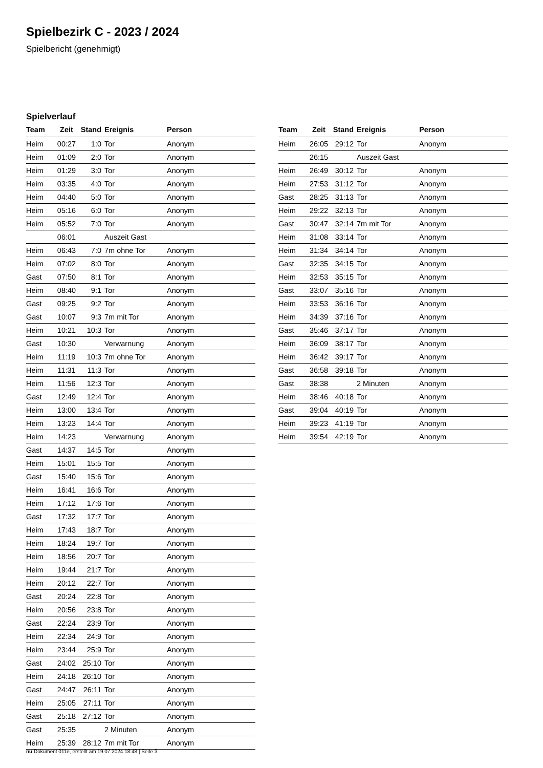Spielbezirk C - 2023 / 2024
Spielbericht (genehmigt)
Spielverlauf
| Team | Zeit | Stand | Ereignis | Person |
| --- | --- | --- | --- | --- |
| Heim | 00:27 | 1:0 | Tor | Anonym |
| Heim | 01:09 | 2:0 | Tor | Anonym |
| Heim | 01:29 | 3:0 | Tor | Anonym |
| Heim | 03:35 | 4:0 | Tor | Anonym |
| Heim | 04:40 | 5:0 | Tor | Anonym |
| Heim | 05:16 | 6:0 | Tor | Anonym |
| Heim | 05:52 | 7:0 | Tor | Anonym |
| | 06:01 | | Auszeit Gast | |
| Heim | 06:43 | 7:0 | 7m ohne Tor | Anonym |
| Heim | 07:02 | 8:0 | Tor | Anonym |
| Gast | 07:50 | 8:1 | Tor | Anonym |
| Heim | 08:40 | 9:1 | Tor | Anonym |
| Gast | 09:25 | 9:2 | Tor | Anonym |
| Gast | 10:07 | 9:3 | 7m mit Tor | Anonym |
| Heim | 10:21 | 10:3 | Tor | Anonym |
| Gast | 10:30 | | Verwarnung | Anonym |
| Heim | 11:19 | 10:3 | 7m ohne Tor | Anonym |
| Heim | 11:31 | 11:3 | Tor | Anonym |
| Heim | 11:56 | 12:3 | Tor | Anonym |
| Gast | 12:49 | 12:4 | Tor | Anonym |
| Heim | 13:00 | 13:4 | Tor | Anonym |
| Heim | 13:23 | 14:4 | Tor | Anonym |
| Heim | 14:23 | | Verwarnung | Anonym |
| Gast | 14:37 | 14:5 | Tor | Anonym |
| Heim | 15:01 | 15:5 | Tor | Anonym |
| Gast | 15:40 | 15:6 | Tor | Anonym |
| Heim | 16:41 | 16:6 | Tor | Anonym |
| Heim | 17:12 | 17:6 | Tor | Anonym |
| Gast | 17:32 | 17:7 | Tor | Anonym |
| Heim | 17:43 | 18:7 | Tor | Anonym |
| Heim | 18:24 | 19:7 | Tor | Anonym |
| Heim | 18:56 | 20:7 | Tor | Anonym |
| Heim | 19:44 | 21:7 | Tor | Anonym |
| Heim | 20:12 | 22:7 | Tor | Anonym |
| Gast | 20:24 | 22:8 | Tor | Anonym |
| Heim | 20:56 | 23:8 | Tor | Anonym |
| Gast | 22:24 | 23:9 | Tor | Anonym |
| Heim | 22:34 | 24:9 | Tor | Anonym |
| Heim | 23:44 | 25:9 | Tor | Anonym |
| Gast | 24:02 | 25:10 | Tor | Anonym |
| Heim | 24:18 | 26:10 | Tor | Anonym |
| Gast | 24:47 | 26:11 | Tor | Anonym |
| Heim | 25:05 | 27:11 | Tor | Anonym |
| Gast | 25:18 | 27:12 | Tor | Anonym |
| Gast | 25:35 | | 2 Minuten | Anonym |
| Heim | 25:39 | 28:12 | 7m mit Tor | Anonym |
| Team | Zeit | Stand | Ereignis | Person |
| --- | --- | --- | --- | --- |
| Heim | 26:05 | 29:12 | Tor | Anonym |
| | 26:15 | | Auszeit Gast | |
| Heim | 26:49 | 30:12 | Tor | Anonym |
| Heim | 27:53 | 31:12 | Tor | Anonym |
| Gast | 28:25 | 31:13 | Tor | Anonym |
| Heim | 29:22 | 32:13 | Tor | Anonym |
| Gast | 30:47 | 32:14 | 7m mit Tor | Anonym |
| Heim | 31:08 | 33:14 | Tor | Anonym |
| Heim | 31:34 | 34:14 | Tor | Anonym |
| Gast | 32:35 | 34:15 | Tor | Anonym |
| Heim | 32:53 | 35:15 | Tor | Anonym |
| Gast | 33:07 | 35:16 | Tor | Anonym |
| Heim | 33:53 | 36:16 | Tor | Anonym |
| Heim | 34:39 | 37:16 | Tor | Anonym |
| Gast | 35:46 | 37:17 | Tor | Anonym |
| Heim | 36:09 | 38:17 | Tor | Anonym |
| Heim | 36:42 | 39:17 | Tor | Anonym |
| Gast | 36:58 | 39:18 | Tor | Anonym |
| Gast | 38:38 | | 2 Minuten | Anonym |
| Heim | 38:46 | 40:18 | Tor | Anonym |
| Gast | 39:04 | 40:19 | Tor | Anonym |
| Heim | 39:23 | 41:19 | Tor | Anonym |
| Heim | 39:54 | 42:19 | Tor | Anonym |
nu.Dokument 011e, erstellt am 19.07.2024 18:48 | Seite 3